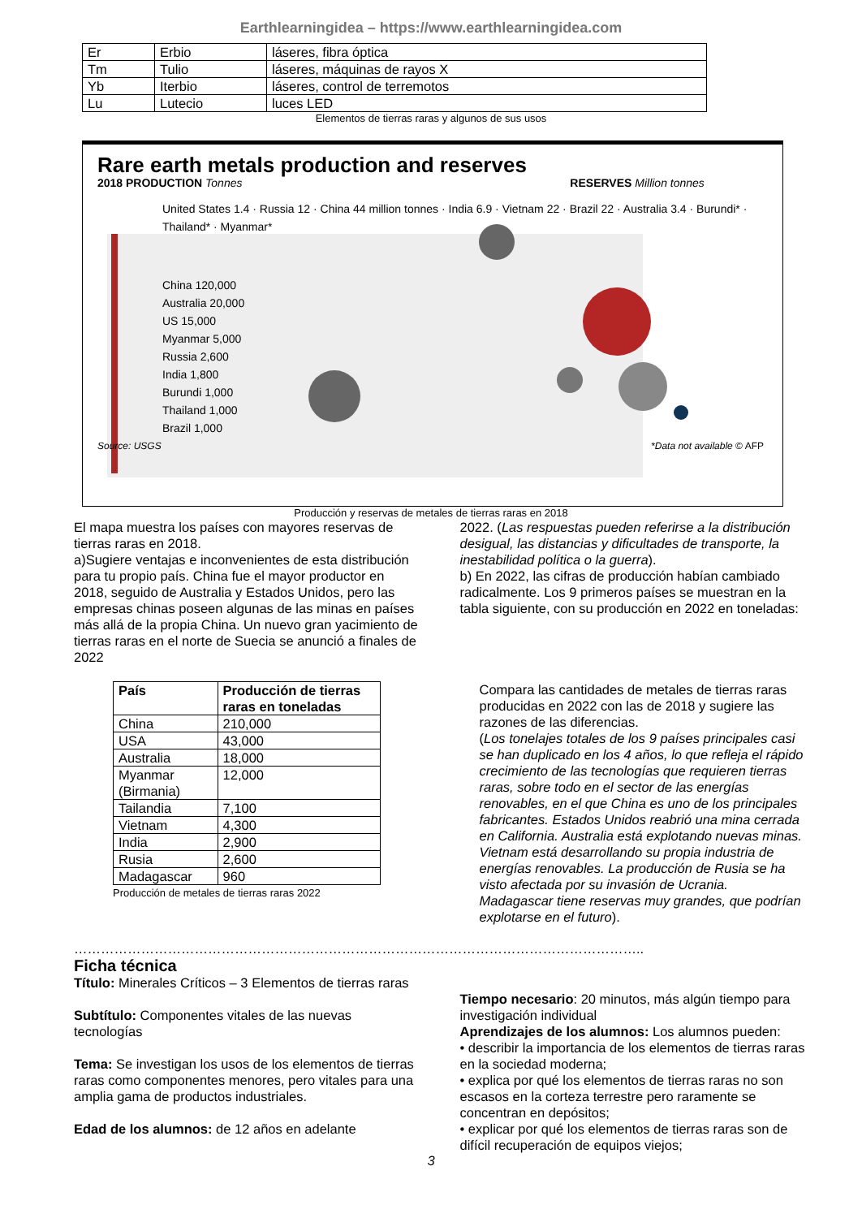Earthlearningidea – https://www.earthlearningidea.com
| Er | Erbio | láseres, fibra óptica |
| Tm | Tulio | láseres, máquinas de rayos X |
| Yb | Iterbio | láseres, control de terremotos |
| Lu | Lutecio | luces LED |
Elementos de tierras raras y algunos de sus usos
Rare earth metals production and reserves
2018 PRODUCTION Tonnes RESERVES Million tonnes
United States 1.4 · Russia 12 · China 44 million tonnes · India 6.9 · Vietnam 22 · Brazil 22 · Australia 3.4 · Burundi* · Thailand* · Myanmar*
China 120,000
Australia 20,000
US 15,000
Myanmar 5,000
Russia 2,600
India 1,800
Burundi 1,000
Thailand 1,000
Brazil 1,000
Source: USGS *Data not available © AFP
Producción y reservas de metales de tierras raras en 2018
El mapa muestra los países con mayores reservas de tierras raras en 2018.
a)Sugiere ventajas e inconvenientes de esta distribución para tu propio país. China fue el mayor productor en 2018, seguido de Australia y Estados Unidos, pero las empresas chinas poseen algunas de las minas en países más allá de la propia China. Un nuevo gran yacimiento de tierras raras en el norte de Suecia se anunció a finales de 2022
2022. (Las respuestas pueden referirse a la distribución desigual, las distancias y dificultades de transporte, la inestabilidad política o la guerra).
b) En 2022, las cifras de producción habían cambiado radicalmente. Los 9 primeros países se muestran en la tabla siguiente, con su producción en 2022 en toneladas:
| País | Producción de tierras raras en toneladas |
| --- | --- |
| China | 210,000 |
| USA | 43,000 |
| Australia | 18,000 |
| Myanmar (Birmania) | 12,000 |
| Tailandia | 7,100 |
| Vietnam | 4,300 |
| India | 2,900 |
| Rusia | 2,600 |
| Madagascar | 960 |
Producción de metales de tierras raras 2022
Compara las cantidades de metales de tierras raras producidas en 2022 con las de 2018 y sugiere las razones de las diferencias.
(Los tonelajes totales de los 9 países principales casi se han duplicado en los 4 años, lo que refleja el rápido crecimiento de las tecnologías que requieren tierras raras, sobre todo en el sector de las energías renovables, en el que China es uno de los principales fabricantes. Estados Unidos reabrió una mina cerrada en California. Australia está explotando nuevas minas. Vietnam está desarrollando su propia industria de energías renovables. La producción de Rusia se ha visto afectada por su invasión de Ucrania. Madagascar tiene reservas muy grandes, que podrían explotarse en el futuro).
………………………………………………………………………………………………………………..
Ficha técnica
Título: Minerales Críticos – 3 Elementos de tierras raras
Subtítulo: Componentes vitales de las nuevas tecnologías
Tema: Se investigan los usos de los elementos de tierras raras como componentes menores, pero vitales para una amplia gama de productos industriales.
Edad de los alumnos: de 12 años en adelante
Tiempo necesario: 20 minutos, más algún tiempo para investigación individual
Aprendizajes de los alumnos: Los alumnos pueden:
• describir la importancia de los elementos de tierras raras en la sociedad moderna;
• explica por qué los elementos de tierras raras no son escasos en la corteza terrestre pero raramente se concentran en depósitos;
• explicar por qué los elementos de tierras raras son de difícil recuperación de equipos viejos;
3